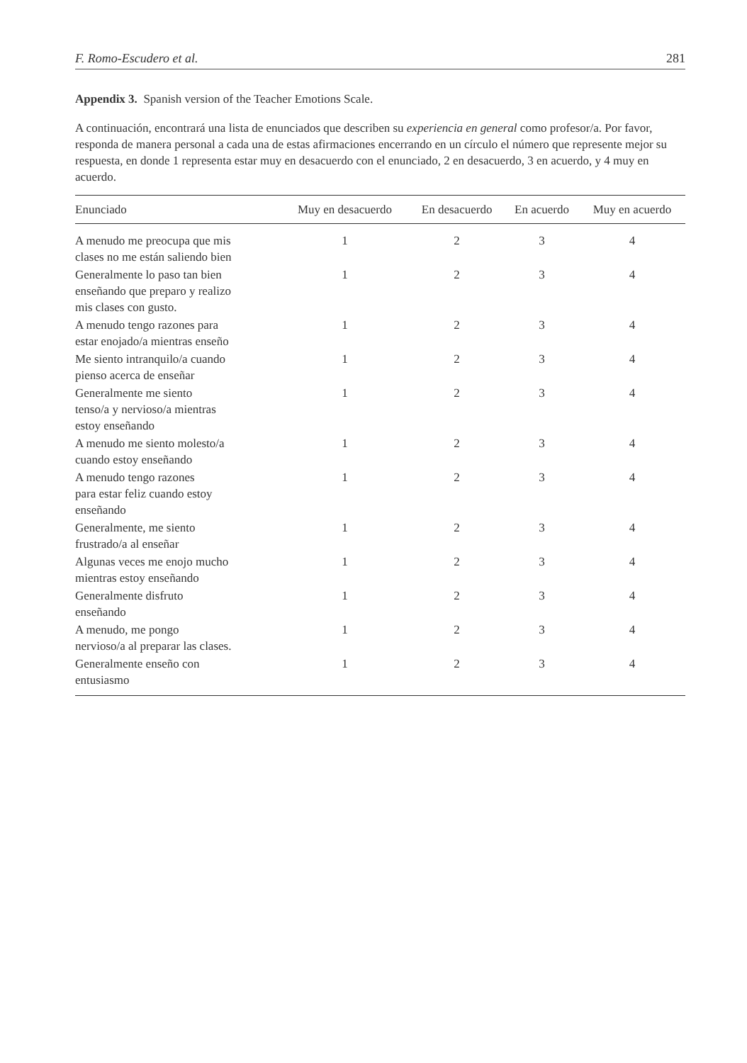F. Romo-Escudero et al. 281
Appendix 3. Spanish version of the Teacher Emotions Scale.
A continuación, encontrará una lista de enunciados que describen su experiencia en general como profesor/a. Por favor, responda de manera personal a cada una de estas afirmaciones encerrando en un círculo el número que represente mejor su respuesta, en donde 1 representa estar muy en desacuerdo con el enunciado, 2 en desacuerdo, 3 en acuerdo, y 4 muy en acuerdo.
| Enunciado | Muy en desacuerdo | En desacuerdo | En acuerdo | Muy en acuerdo |
| --- | --- | --- | --- | --- |
| A menudo me preocupa que mis clases no me están saliendo bien | 1 | 2 | 3 | 4 |
| Generalmente lo paso tan bien enseñando que preparo y realizo mis clases con gusto. | 1 | 2 | 3 | 4 |
| A menudo tengo razones para estar enojado/a mientras enseño | 1 | 2 | 3 | 4 |
| Me siento intranquilo/a cuando pienso acerca de enseñar | 1 | 2 | 3 | 4 |
| Generalmente me siento tenso/a y nervioso/a mientras estoy enseñando | 1 | 2 | 3 | 4 |
| A menudo me siento molesto/a cuando estoy enseñando | 1 | 2 | 3 | 4 |
| A menudo tengo razones para estar feliz cuando estoy enseñando | 1 | 2 | 3 | 4 |
| Generalmente, me siento frustrado/a al enseñar | 1 | 2 | 3 | 4 |
| Algunas veces me enojo mucho mientras estoy enseñando | 1 | 2 | 3 | 4 |
| Generalmente disfruto enseñando | 1 | 2 | 3 | 4 |
| A menudo, me pongo nervioso/a al preparar las clases. | 1 | 2 | 3 | 4 |
| Generalmente enseño con entusiasmo | 1 | 2 | 3 | 4 |